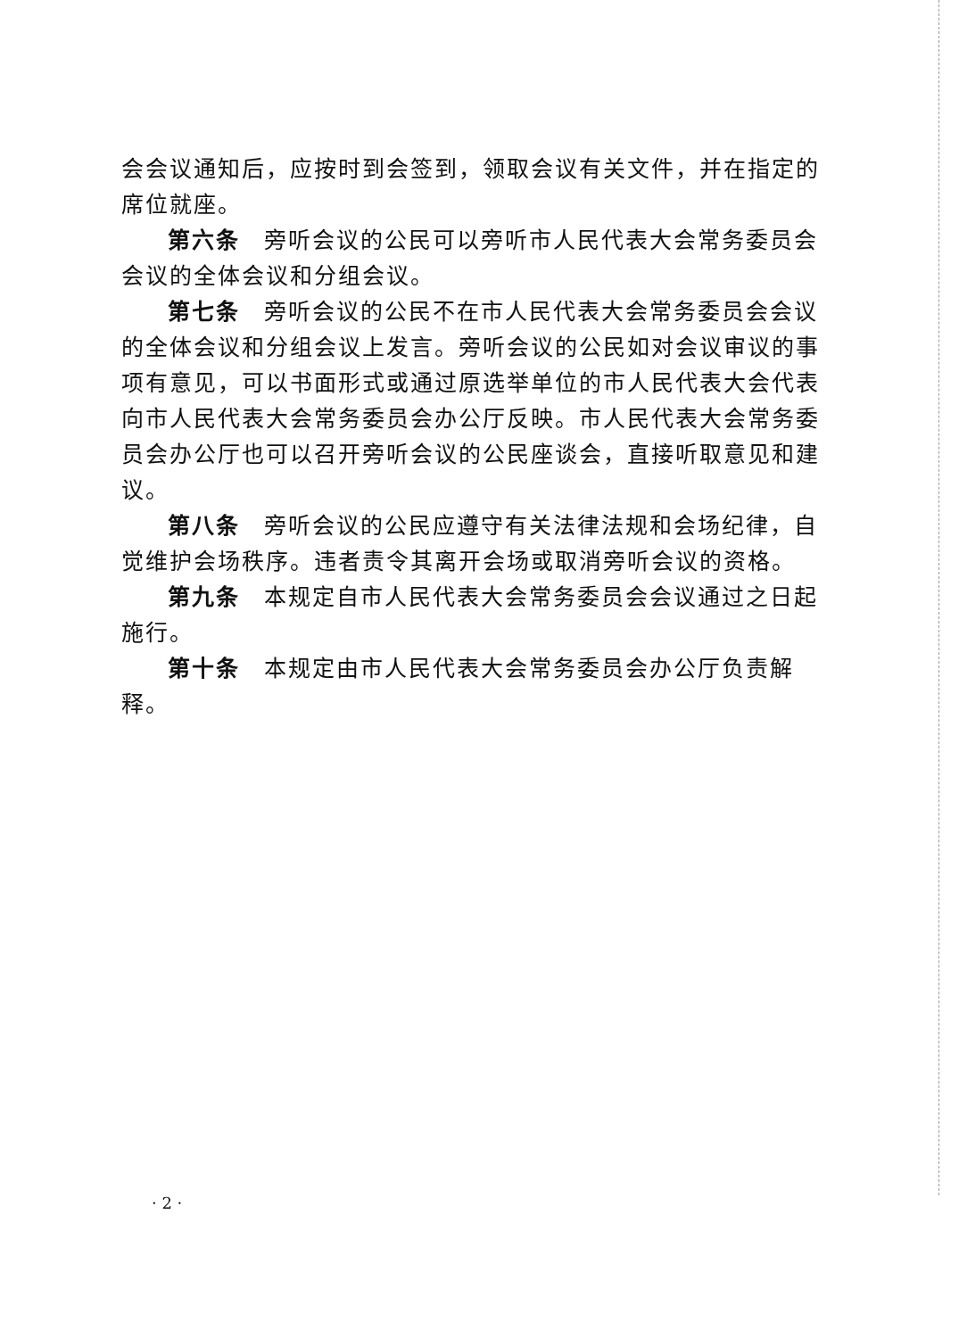会会议通知后，应按时到会签到，领取会议有关文件，并在指定的席位就座。
第六条　旁听会议的公民可以旁听市人民代表大会常务委员会会议的全体会议和分组会议。
第七条　旁听会议的公民不在市人民代表大会常务委员会会议的全体会议和分组会议上发言。旁听会议的公民如对会议审议的事项有意见，可以书面形式或通过原选举单位的市人民代表大会代表向市人民代表大会常务委员会办公厅反映。市人民代表大会常务委员会办公厅也可以召开旁听会议的公民座谈会，直接听取意见和建议。
第八条　旁听会议的公民应遵守有关法律法规和会场纪律，自觉维护会场秩序。违者责令其离开会场或取消旁听会议的资格。
第九条　本规定自市人民代表大会常务委员会会议通过之日起施行。
第十条　本规定由市人民代表大会常务委员会办公厅负责解释。
· 2 ·